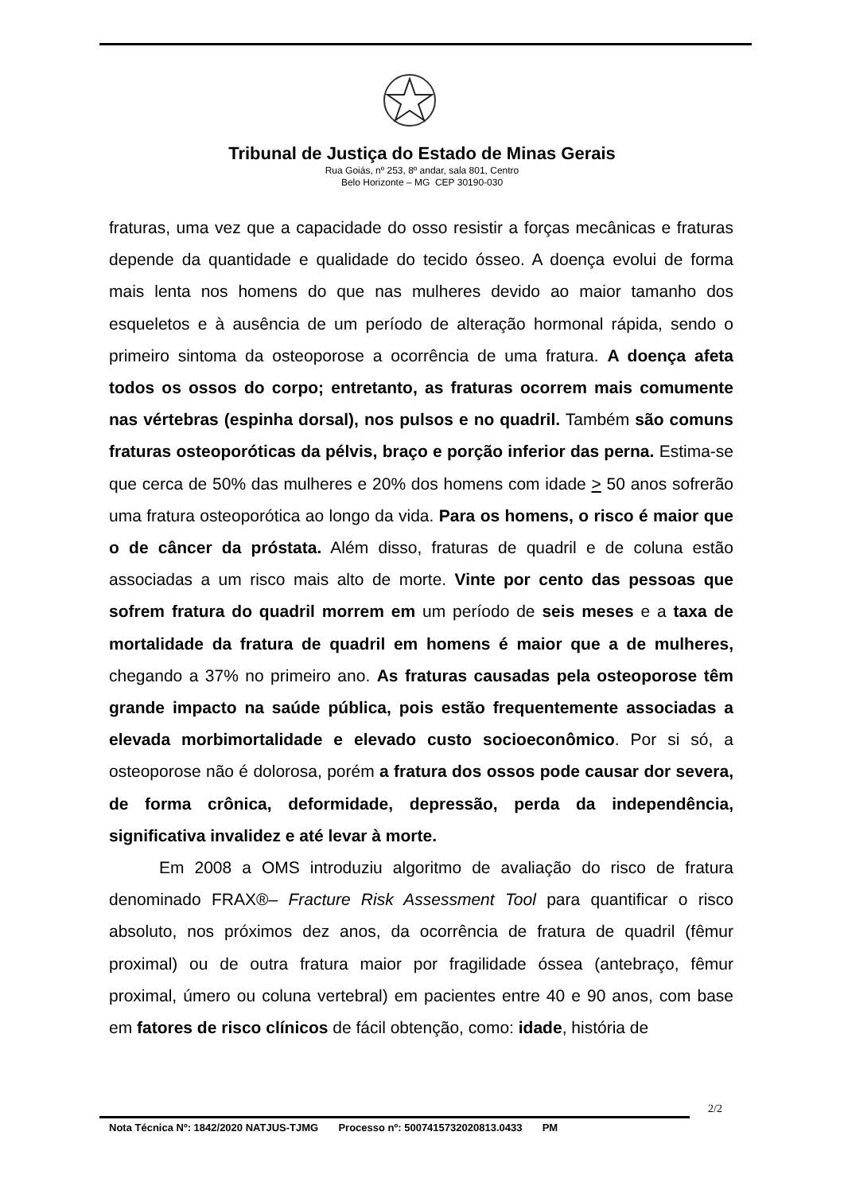Tribunal de Justiça do Estado de Minas Gerais
Rua Goiás, nº 253, 8º andar, sala 801, Centro
Belo Horizonte – MG CEP 30190-030
fraturas, uma vez que a capacidade do osso resistir a forças mecânicas e fraturas depende da quantidade e qualidade do tecido ósseo. A doença evolui de forma mais lenta nos homens do que nas mulheres devido ao maior tamanho dos esqueletos e à ausência de um período de alteração hormonal rápida, sendo o primeiro sintoma da osteoporose a ocorrência de uma fratura. A doença afeta todos os ossos do corpo; entretanto, as fraturas ocorrem mais comumente nas vértebras (espinha dorsal), nos pulsos e no quadril. Também são comuns fraturas osteoporóticas da pélvis, braço e porção inferior das perna. Estima-se que cerca de 50% das mulheres e 20% dos homens com idade > 50 anos sofrerão uma fratura osteoporótica ao longo da vida. Para os homens, o risco é maior que o de câncer da próstata. Além disso, fraturas de quadril e de coluna estão associadas a um risco mais alto de morte. Vinte por cento das pessoas que sofrem fratura do quadril morrem em um período de seis meses e a taxa de mortalidade da fratura de quadril em homens é maior que a de mulheres, chegando a 37% no primeiro ano. As fraturas causadas pela osteoporose têm grande impacto na saúde pública, pois estão frequentemente associadas a elevada morbimortalidade e elevado custo socioeconômico. Por si só, a osteoporose não é dolorosa, porém a fratura dos ossos pode causar dor severa, de forma crônica, deformidade, depressão, perda da independência, significativa invalidez e até levar à morte.
Em 2008 a OMS introduziu algoritmo de avaliação do risco de fratura denominado FRAX®– Fracture Risk Assessment Tool para quantificar o risco absoluto, nos próximos dez anos, da ocorrência de fratura de quadril (fêmur proximal) ou de outra fratura maior por fragilidade óssea (antebraço, fêmur proximal, úmero ou coluna vertebral) em pacientes entre 40 e 90 anos, com base em fatores de risco clínicos de fácil obtenção, como: idade, história de
2/2
Nota Técnica Nº: 1842/2020 NATJUS-TJMG Processo nº: 5007415732020813.0433 PM